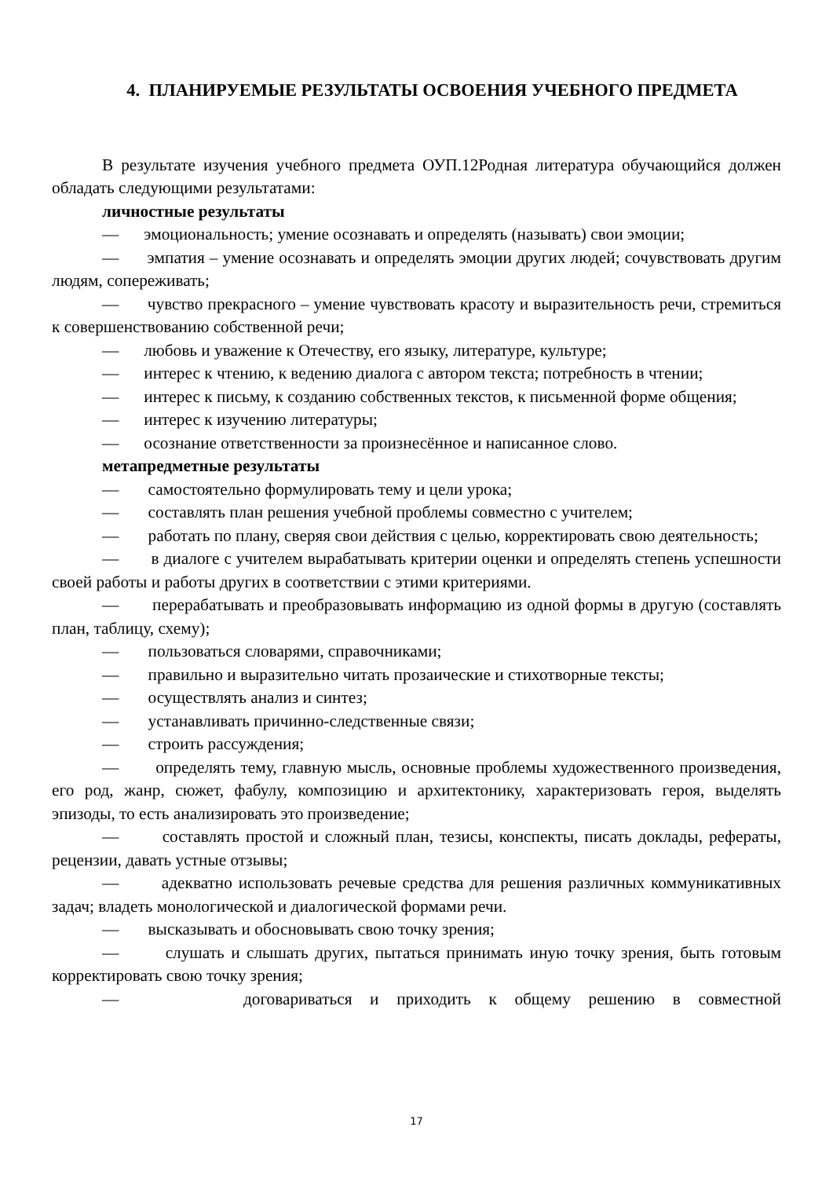4. ПЛАНИРУЕМЫЕ РЕЗУЛЬТАТЫ ОСВОЕНИЯ УЧЕБНОГО ПРЕДМЕТА
В результате изучения учебного предмета ОУП.12Родная литература обучающийся должен обладать следующими результатами:
личностные результаты
— эмоциональность; умение осознавать и определять (называть) свои эмоции;
— эмпатия – умение осознавать и определять эмоции других людей; сочувствовать другим людям, сопереживать;
— чувство прекрасного – умение чувствовать красоту и выразительность речи, стремиться к совершенствованию собственной речи;
— любовь и уважение к Отечеству, его языку, литературе, культуре;
— интерес к чтению, к ведению диалога с автором текста; потребность в чтении;
— интерес к письму, к созданию собственных текстов, к письменной форме общения;
— интерес к изучению литературы;
— осознание ответственности за произнесённое и написанное слово.
метапредметные результаты
— самостоятельно формулировать тему и цели урока;
— составлять план решения учебной проблемы совместно с учителем;
— работать по плану, сверяя свои действия с целью, корректировать свою деятельность;
— в диалоге с учителем вырабатывать критерии оценки и определять степень успешности своей работы и работы других в соответствии с этими критериями.
— перерабатывать и преобразовывать информацию из одной формы в другую (составлять план, таблицу, схему);
— пользоваться словарями, справочниками;
— правильно и выразительно читать прозаические и стихотворные тексты;
— осуществлять анализ и синтез;
— устанавливать причинно-следственные связи;
— строить рассуждения;
— определять тему, главную мысль, основные проблемы художественного произведения, его род, жанр, сюжет, фабулу, композицию и архитектонику, характеризовать героя, выделять эпизоды, то есть анализировать это произведение;
— составлять простой и сложный план, тезисы, конспекты, писать доклады, рефераты, рецензии, давать устные отзывы;
— адекватно использовать речевые средства для решения различных коммуникативных задач; владеть монологической и диалогической формами речи.
— высказывать и обосновывать свою точку зрения;
— слушать и слышать других, пытаться принимать иную точку зрения, быть готовым корректировать свою точку зрения;
— договариваться и приходить к общему решению в совместной
17